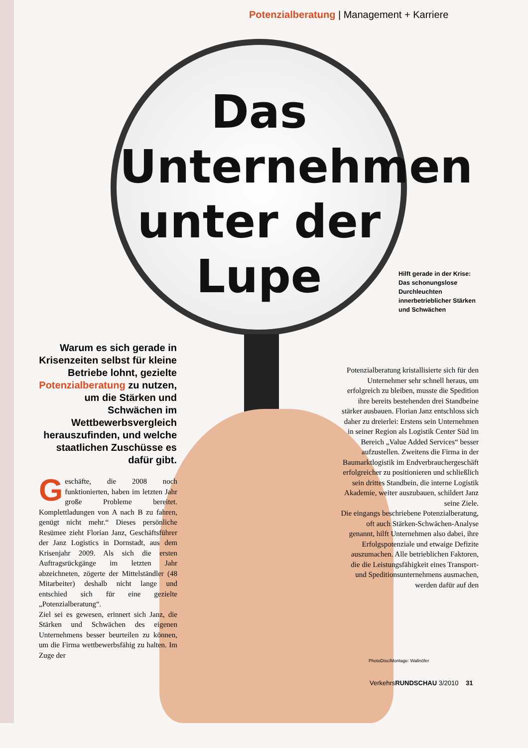Potenzialberatung | Management + Karriere
Das Unternehmen unter der Lupe
Warum es sich gerade in Krisenzeiten selbst für kleine Betriebe lohnt, gezielte Potenzialberatung zu nutzen, um die Stärken und Schwächen im Wettbewerbsvergleich herauszufinden, und welche staatlichen Zuschüsse es dafür gibt.
Geschäfte, die 2008 noch funktionierten, haben im letzten Jahr große Probleme bereitet. Komplettladungen von A nach B zu fahren, genügt nicht mehr.“ Dieses persönliche Resümee zieht Florian Janz, Geschäftsführer der Janz Logistics in Dornstadt, aus dem Krisenjahr 2009. Als sich die ersten Auftragsrückgänge im letzten Jahr abzeichneten, zögerte der Mittelständler (48 Mitarbeiter) deshalb nicht lange und entschied sich für eine gezielte „Potenzialberatung“.
Ziel sei es gewesen, erinnert sich Janz, die Stärken und Schwächen des eigenen Unternehmens besser beurteilen zu können, um die Firma wettbewerbsfähig zu halten. Im Zuge der
Hilft gerade in der Krise: Das schonungslose Durchleuchten innerbetrieblicher Stärken und Schwächen
Potenzialberatung kristallisierte sich für den Unternehmer sehr schnell heraus, um erfolgreich zu bleiben, musste die Spedition ihre bereits bestehenden drei Standbeine stärker ausbauen. Florian Janz entschloss sich daher zu dreierlei: Erstens sein Unternehmen in seiner Region als Logistik Center Süd im Bereich „Value Added Services“ besser aufzustellen. Zweitens die Firma in der Baumarktlogistik im Endverbrauchergeschäft erfolgreicher zu positionieren und schließlich sein drittes Standbein, die interne Logistik Akademie, weiter auszubauen, schildert Janz seine Ziele.
Die eingangs beschriebene Potenzialberatung, oft auch Stärken-Schwächen-Analyse genannt, hilft Unternehmen also dabei, ihre Erfolgspotenziale und etwaige Defizite auszumachen. Alle betrieblichen Faktoren, die die Leistungsfähigkeit eines Transport- und Speditionsunternehmens ausmachen, werden dafür auf den
PhotoDisc/Montage: Wallnöfer
VerkehrsRUNDSCHAU 3/2010 31